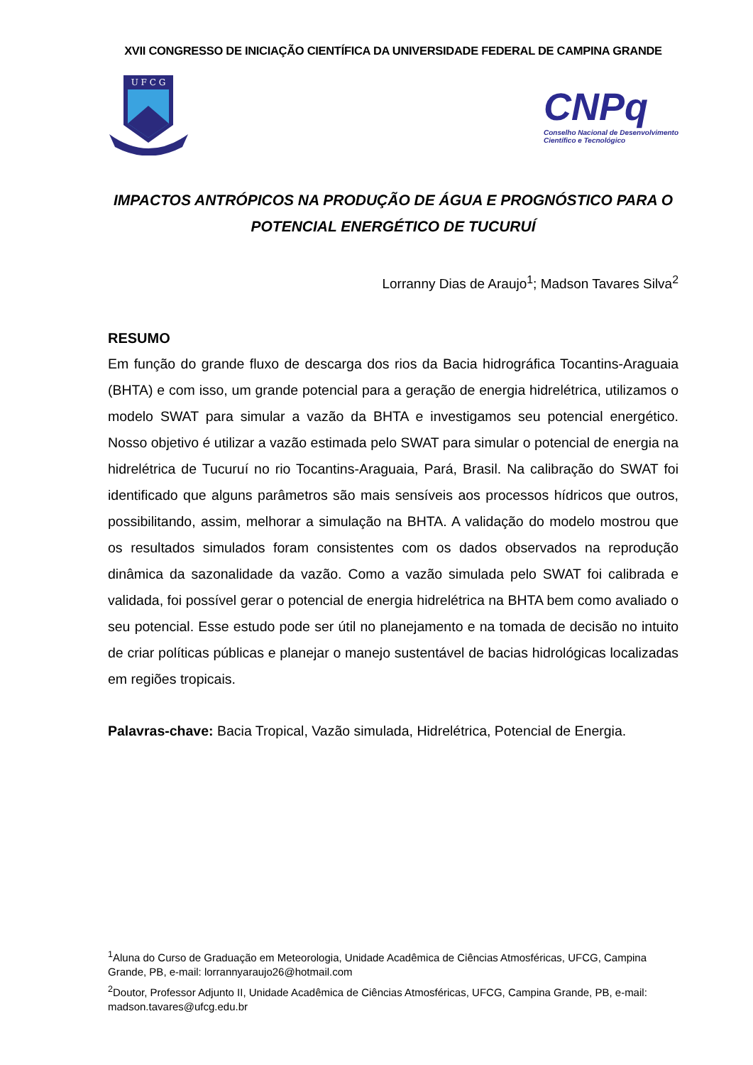XVII CONGRESSO DE INICIAÇÃO CIENTÍFICA DA UNIVERSIDADE FEDERAL DE CAMPINA GRANDE
U F C G
CNPq
Conselho Nacional de Desenvolvimento
Científico e Tecnológico
IMPACTOS ANTRÓPICOS NA PRODUÇÃO DE ÁGUA E PROGNÓSTICO PARA O POTENCIAL ENERGÉTICO DE TUCURUÍ
Lorranny Dias de Araujo<sup>1</sup>; Madson Tavares Silva<sup>2</sup>
RESUMO
Em função do grande fluxo de descarga dos rios da Bacia hidrográfica Tocantins-Araguaia (BHTA) e com isso, um grande potencial para a geração de energia hidrelétrica, utilizamos o modelo SWAT para simular a vazão da BHTA e investigamos seu potencial energético. Nosso objetivo é utilizar a vazão estimada pelo SWAT para simular o potencial de energia na hidrelétrica de Tucuruí no rio Tocantins-Araguaia, Pará, Brasil. Na calibração do SWAT foi identificado que alguns parâmetros são mais sensíveis aos processos hídricos que outros, possibilitando, assim, melhorar a simulação na BHTA. A validação do modelo mostrou que os resultados simulados foram consistentes com os dados observados na reprodução dinâmica da sazonalidade da vazão. Como a vazão simulada pelo SWAT foi calibrada e validada, foi possível gerar o potencial de energia hidrelétrica na BHTA bem como avaliado o seu potencial. Esse estudo pode ser útil no planejamento e na tomada de decisão no intuito de criar políticas públicas e planejar o manejo sustentável de bacias hidrológicas localizadas em regiões tropicais.
Palavras-chave: Bacia Tropical, Vazão simulada, Hidrelétrica, Potencial de Energia.
<sup>1</sup> Aluna do Curso de Graduação em Meteorologia, Unidade Acadêmica de Ciências Atmosféricas, UFCG, Campina Grande, PB, e-mail: lorrannyaraujo26@hotmail.com
<sup>2</sup> Doutor, Professor Adjunto II, Unidade Acadêmica de Ciências Atmosféricas, UFCG, Campina Grande, PB, e-mail: madson.tavares@ufcg.edu.br